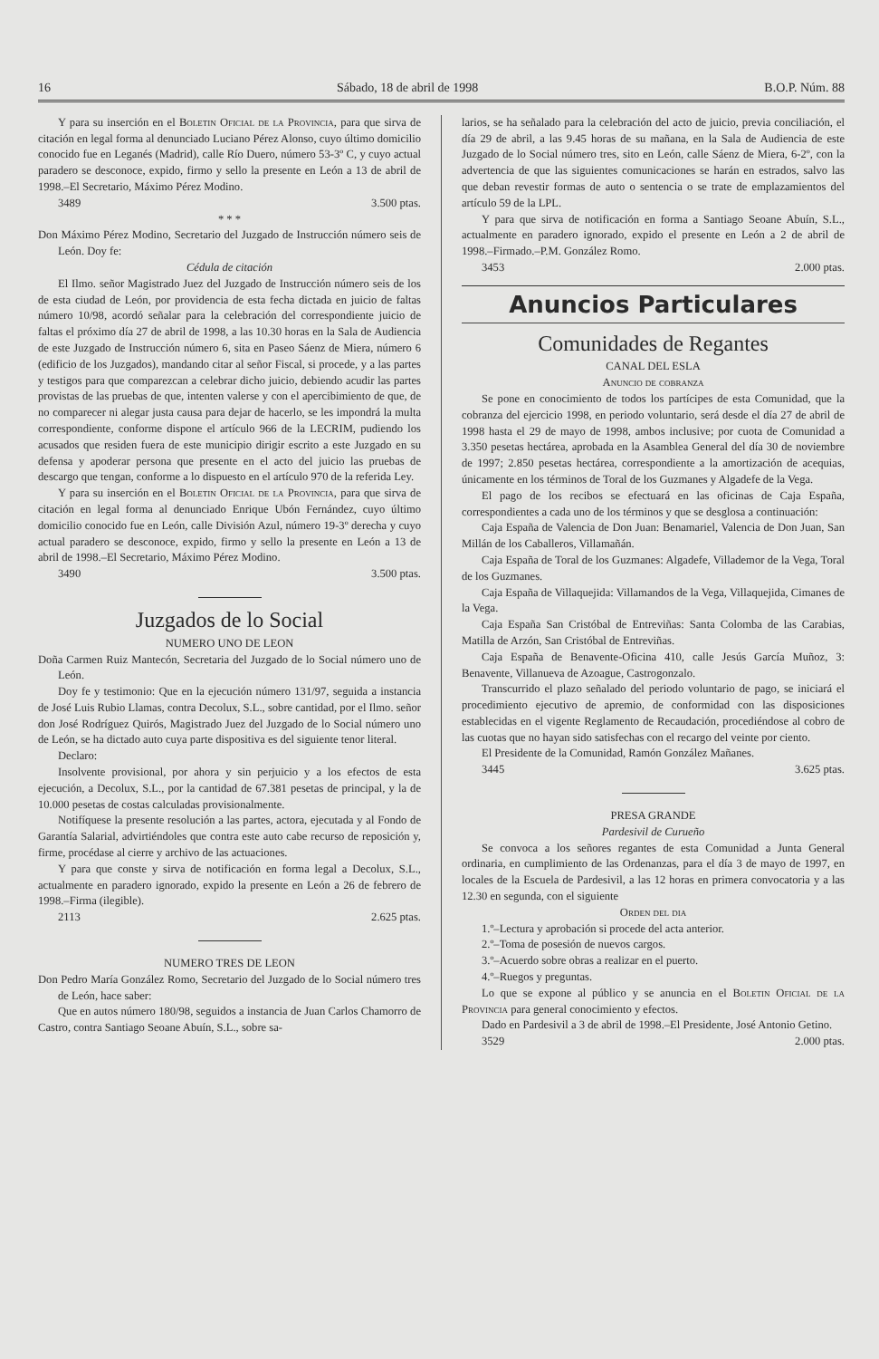16 Sábado, 18 de abril de 1998 B.O.P. Núm. 88
Y para su inserción en el Boletin Oficial de la Provincia, para que sirva de citación en legal forma al denunciado Luciano Pérez Alonso, cuyo último domicilio conocido fue en Leganés (Madrid), calle Río Duero, número 53-3º C, y cuyo actual paradero se desconoce, expido, firmo y sello la presente en León a 13 de abril de 1998.–El Secretario, Máximo Pérez Modino.
3489 3.500 ptas.
* * *
Don Máximo Pérez Modino, Secretario del Juzgado de Instrucción número seis de León. Doy fe:
Cédula de citación
El Ilmo. señor Magistrado Juez del Juzgado de Instrucción número seis de los de esta ciudad de León, por providencia de esta fecha dictada en juicio de faltas número 10/98, acordó señalar para la celebración del correspondiente juicio de faltas el próximo día 27 de abril de 1998, a las 10.30 horas en la Sala de Audiencia de este Juzgado de Instrucción número 6, sita en Paseo Sáenz de Miera, número 6 (edificio de los Juzgados), mandando citar al señor Fiscal, si procede, y a las partes y testigos para que comparezcan a celebrar dicho juicio, debiendo acudir las partes provistas de las pruebas de que, intenten valerse y con el apercibimiento de que, de no comparecer ni alegar justa causa para dejar de hacerlo, se les impondrá la multa correspondiente, conforme dispone el artículo 966 de la LECRIM, pudiendo los acusados que residen fuera de este municipio dirigir escrito a este Juzgado en su defensa y apoderar persona que presente en el acto del juicio las pruebas de descargo que tengan, conforme a lo dispuesto en el artículo 970 de la referida Ley.
Y para su inserción en el Boletin Oficial de la Provincia, para que sirva de citación en legal forma al denunciado Enrique Ubón Fernández, cuyo último domicilio conocido fue en León, calle División Azul, número 19-3º derecha y cuyo actual paradero se desconoce, expido, firmo y sello la presente en León a 13 de abril de 1998.–El Secretario, Máximo Pérez Modino.
3490 3.500 ptas.
Juzgados de lo Social
NUMERO UNO DE LEON
Doña Carmen Ruiz Mantecón, Secretaria del Juzgado de lo Social número uno de León.
Doy fe y testimonio: Que en la ejecución número 131/97, seguida a instancia de José Luis Rubio Llamas, contra Decolux, S.L., sobre cantidad, por el Ilmo. señor don José Rodríguez Quirós, Magistrado Juez del Juzgado de lo Social número uno de León, se ha dictado auto cuya parte dispositiva es del siguiente tenor literal.
Declaro:
Insolvente provisional, por ahora y sin perjuicio y a los efectos de esta ejecución, a Decolux, S.L., por la cantidad de 67.381 pesetas de principal, y la de 10.000 pesetas de costas calculadas provisionalmente.
Notifíquese la presente resolución a las partes, actora, ejecutada y al Fondo de Garantía Salarial, advirtiéndoles que contra este auto cabe recurso de reposición y, firme, procédase al cierre y archivo de las actuaciones.
Y para que conste y sirva de notificación en forma legal a Decolux, S.L., actualmente en paradero ignorado, expido la presente en León a 26 de febrero de 1998.–Firma (ilegible).
2113 2.625 ptas.
NUMERO TRES DE LEON
Don Pedro María González Romo, Secretario del Juzgado de lo Social número tres de León, hace saber:
Que en autos número 180/98, seguidos a instancia de Juan Carlos Chamorro de Castro, contra Santiago Seoane Abuín, S.L., sobre sa-
larios, se ha señalado para la celebración del acto de juicio, previa conciliación, el día 29 de abril, a las 9.45 horas de su mañana, en la Sala de Audiencia de este Juzgado de lo Social número tres, sito en León, calle Sáenz de Miera, 6-2º, con la advertencia de que las siguientes comunicaciones se harán en estrados, salvo las que deban revestir formas de auto o sentencia o se trate de emplazamientos del artículo 59 de la LPL.
Y para que sirva de notificación en forma a Santiago Seoane Abuín, S.L., actualmente en paradero ignorado, expido el presente en León a 2 de abril de 1998.–Firmado.–P.M. González Romo.
3453 2.000 ptas.
Anuncios Particulares
Comunidades de Regantes
CANAL DEL ESLA
Anuncio de cobranza
Se pone en conocimiento de todos los partícipes de esta Comunidad, que la cobranza del ejercicio 1998, en periodo voluntario, será desde el día 27 de abril de 1998 hasta el 29 de mayo de 1998, ambos inclusive; por cuota de Comunidad a 3.350 pesetas hectárea, aprobada en la Asamblea General del día 30 de noviembre de 1997; 2.850 pesetas hectárea, correspondiente a la amortización de acequias, únicamente en los términos de Toral de los Guzmanes y Algadefe de la Vega.
El pago de los recibos se efectuará en las oficinas de Caja España, correspondientes a cada uno de los términos y que se desglosa a continuación:
Caja España de Valencia de Don Juan: Benamariel, Valencia de Don Juan, San Millán de los Caballeros, Villamañán.
Caja España de Toral de los Guzmanes: Algadefe, Villademor de la Vega, Toral de los Guzmanes.
Caja España de Villaquejida: Villamandos de la Vega, Villaquejida, Cimanes de la Vega.
Caja España San Cristóbal de Entreviñas: Santa Colomba de las Carabias, Matilla de Arzón, San Cristóbal de Entreviñas.
Caja España de Benavente-Oficina 410, calle Jesús García Muñoz, 3: Benavente, Villanueva de Azoague, Castrogonzalo.
Transcurrido el plazo señalado del periodo voluntario de pago, se iniciará el procedimiento ejecutivo de apremio, de conformidad con las disposiciones establecidas en el vigente Reglamento de Recaudación, procediéndose al cobro de las cuotas que no hayan sido satisfechas con el recargo del veinte por ciento.
El Presidente de la Comunidad, Ramón González Mañanes.
3445 3.625 ptas.
PRESA GRANDE
Pardesivil de Curueño
Se convoca a los señores regantes de esta Comunidad a Junta General ordinaria, en cumplimiento de las Ordenanzas, para el día 3 de mayo de 1997, en locales de la Escuela de Pardesivil, a las 12 horas en primera convocatoria y a las 12.30 en segunda, con el siguiente
Orden del dia
1.º–Lectura y aprobación si procede del acta anterior.
2.º–Toma de posesión de nuevos cargos.
3.º–Acuerdo sobre obras a realizar en el puerto.
4.º–Ruegos y preguntas.
Lo que se expone al público y se anuncia en el Boletin Oficial de la Provincia para general conocimiento y efectos.
Dado en Pardesivil a 3 de abril de 1998.–El Presidente, José Antonio Getino.
3529 2.000 ptas.